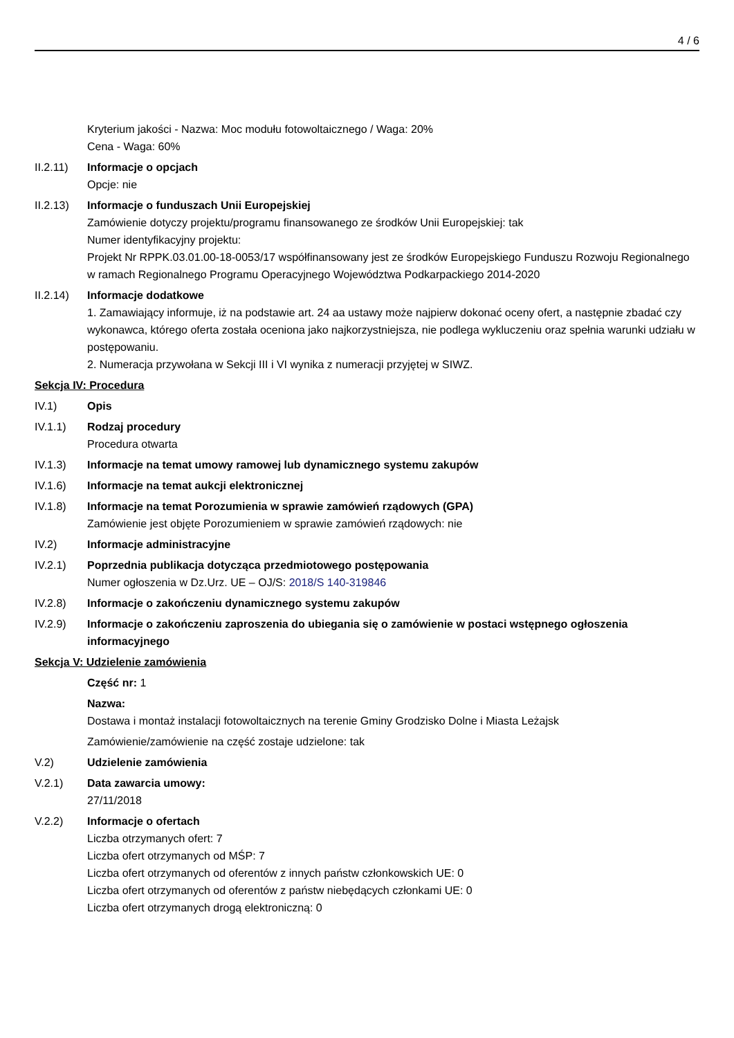4 / 6
Kryterium jakości - Nazwa: Moc modułu fotowoltaicznego / Waga: 20%
Cena - Waga: 60%
II.2.11)
Informacje o opcjach
Opcje: nie
II.2.13)
Informacje o funduszach Unii Europejskiej
Zamówienie dotyczy projektu/programu finansowanego ze środków Unii Europejskiej: tak
Numer identyfikacyjny projektu:
Projekt Nr RPPK.03.01.00-18-0053/17 współfinansowany jest ze środków Europejskiego Funduszu Rozwoju Regionalnego w ramach Regionalnego Programu Operacyjnego Województwa Podkarpackiego 2014-2020
II.2.14)
Informacje dodatkowe
1. Zamawiający informuje, iż na podstawie art. 24 aa ustawy może najpierw dokonać oceny ofert, a następnie zbadać czy wykonawca, którego oferta została oceniona jako najkorzystniejsza, nie podlega wykluczeniu oraz spełnia warunki udziału w postępowaniu.
2. Numeracja przywołana w Sekcji III i VI wynika z numeracji przyjętej w SIWZ.
Sekcja IV: Procedura
IV.1) Opis
IV.1.1) Rodzaj procedury
Procedura otwarta
IV.1.3) Informacje na temat umowy ramowej lub dynamicznego systemu zakupów
IV.1.6) Informacje na temat aukcji elektronicznej
IV.1.8) Informacje na temat Porozumienia w sprawie zamówień rządowych (GPA)
Zamówienie jest objęte Porozumieniem w sprawie zamówień rządowych: nie
IV.2) Informacje administracyjne
IV.2.1) Poprzednia publikacja dotycząca przedmiotowego postępowania
Numer ogłoszenia w Dz.Urz. UE – OJ/S: 2018/S 140-319846
IV.2.8) Informacje o zakończeniu dynamicznego systemu zakupów
IV.2.9) Informacje o zakończeniu zaproszenia do ubiegania się o zamówienie w postaci wstępnego ogłoszenia informacyjnego
Sekcja V: Udzielenie zamówienia
Część nr: 1
Nazwa:
Dostawa i montaż instalacji fotowoltaicznych na terenie Gminy Grodzisko Dolne i Miasta Leżajsk
Zamówienie/zamówienie na część zostaje udzielone: tak
V.2) Udzielenie zamówienia
V.2.1) Data zawarcia umowy:
27/11/2018
V.2.2) Informacje o ofertach
Liczba otrzymanych ofert: 7
Liczba ofert otrzymanych od MŚP: 7
Liczba ofert otrzymanych od oferentów z innych państw członkowskich UE: 0
Liczba ofert otrzymanych od oferentów z państw niebędących członkami UE: 0
Liczba ofert otrzymanych drogą elektroniczną: 0